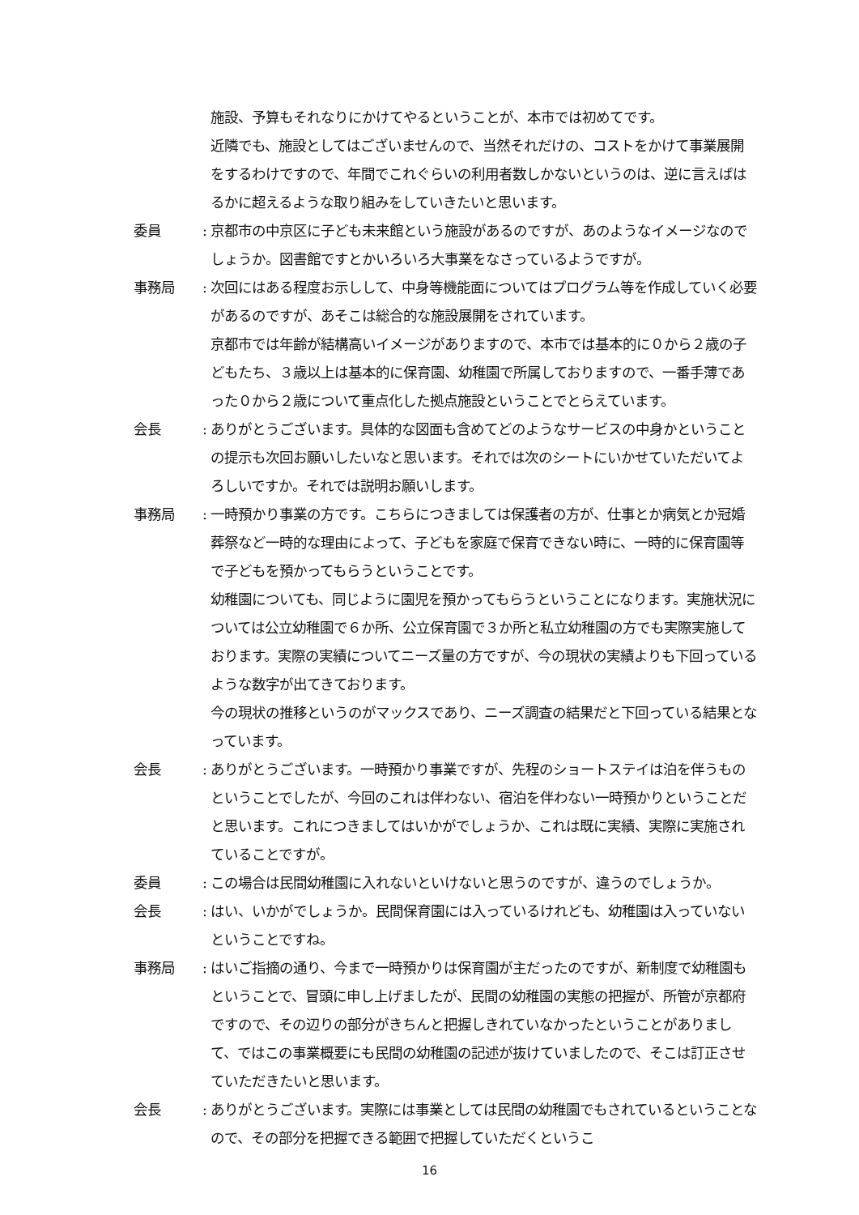施設、予算もそれなりにかけてやるということが、本市では初めてです。
近隣でも、施設としてはございませんので、当然それだけの、コストをかけて事業展開をするわけですので、年間でこれぐらいの利用者数しかないというのは、逆に言えばはるかに超えるような取り組みをしていきたいと思います。
委員 :
京都市の中京区に子ども未来館という施設があるのですが、あのようなイメージなのでしょうか。図書館ですとかいろいろ大事業をなさっているようですが。
事務局 :
次回にはある程度お示しして、中身等機能面についてはプログラム等を作成していく必要があるのですが、あそこは総合的な施設展開をされています。
京都市では年齢が結構高いイメージがありますので、本市では基本的に０から２歳の子どもたち、３歳以上は基本的に保育園、幼稚園で所属しておりますので、一番手薄であった０から２歳について重点化した拠点施設ということでとらえています。
会長 :
ありがとうございます。具体的な図面も含めてどのようなサービスの中身かということの提示も次回お願いしたいなと思います。それでは次のシートにいかせていただいてよろしいですか。それでは説明お願いします。
事務局 :
一時預かり事業の方です。こちらにつきましては保護者の方が、仕事とか病気とか冠婚葬祭など一時的な理由によって、子どもを家庭で保育できない時に、一時的に保育園等で子どもを預かってもらうということです。
幼稚園についても、同じように園児を預かってもらうということになります。実施状況については公立幼稚園で６か所、公立保育園で３か所と私立幼稚園の方でも実際実施しております。実際の実績についてニーズ量の方ですが、今の現状の実績よりも下回っているような数字が出てきております。
今の現状の推移というのがマックスであり、ニーズ調査の結果だと下回っている結果となっています。
会長 :
ありがとうございます。一時預かり事業ですが、先程のショートステイは泊を伴うものということでしたが、今回のこれは伴わない、宿泊を伴わない一時預かりということだと思います。これにつきましてはいかがでしょうか、これは既に実績、実際に実施されていることですが。
委員 :
この場合は民間幼稚園に入れないといけないと思うのですが、違うのでしょうか。
会長 :
はい、いかがでしょうか。民間保育園には入っているけれども、幼稚園は入っていないということですね。
事務局 :
はいご指摘の通り、今まで一時預かりは保育園が主だったのですが、新制度で幼稚園もということで、冒頭に申し上げましたが、民間の幼稚園の実態の把握が、所管が京都府ですので、その辺りの部分がきちんと把握しきれていなかったということがありまして、ではこの事業概要にも民間の幼稚園の記述が抜けていましたので、そこは訂正させていただきたいと思います。
会長 :
ありがとうございます。実際には事業としては民間の幼稚園でもされているということなので、その部分を把握できる範囲で把握していただくというこ
16